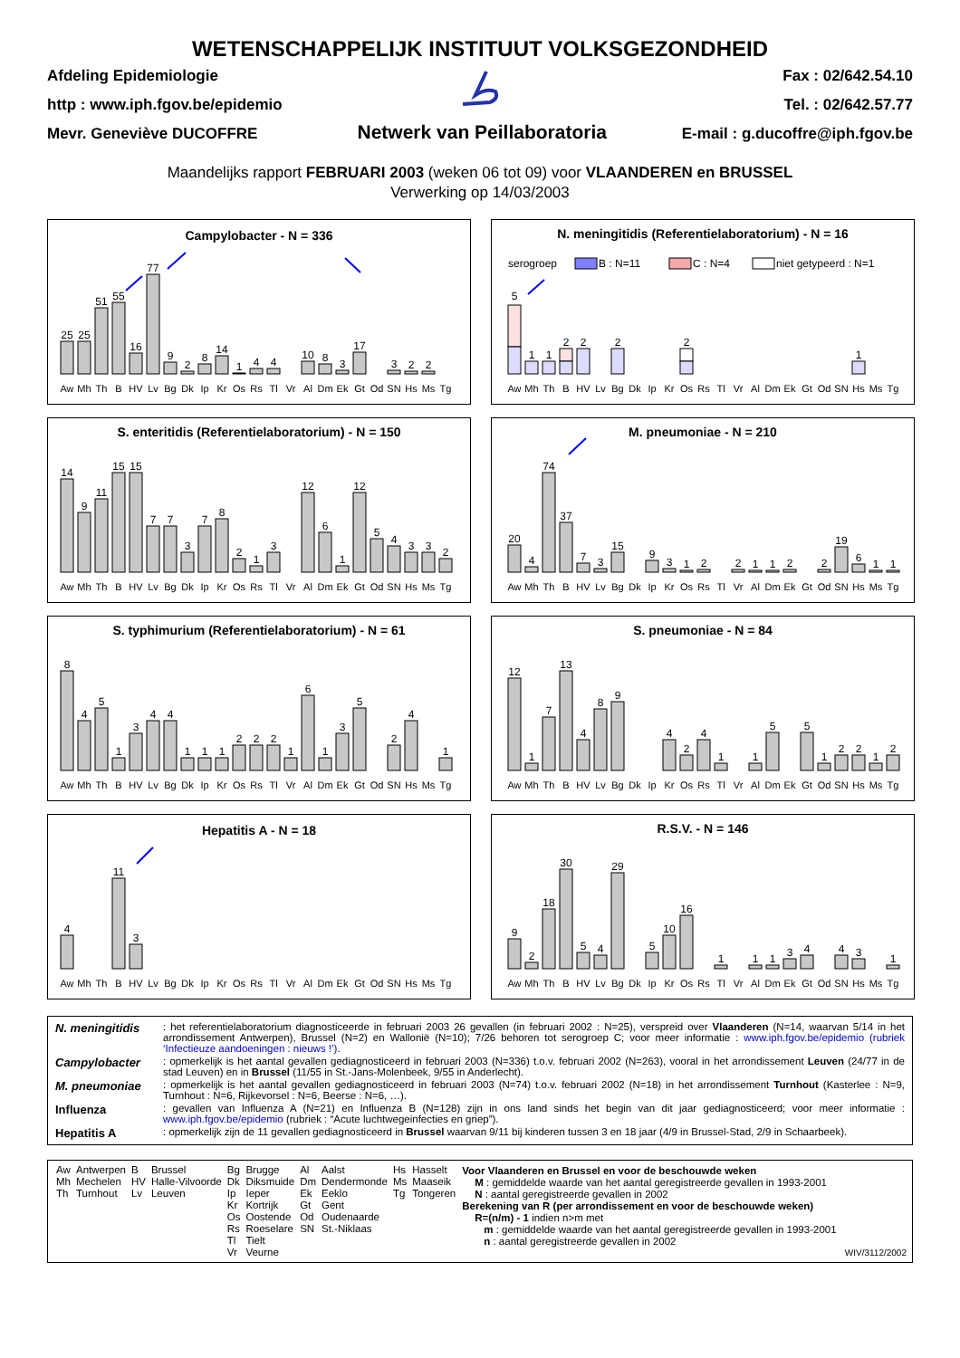WETENSCHAPPELIJK INSTITUUT VOLKSGEZONDHEID
Afdeling Epidemiologie
http : www.iph.fgov.be/epidemio
Mevr. Geneviève DUCOFFRE
Netwerk van Peillaboratoria
Fax : 02/642.54.10
Tel. : 02/642.57.77
E-mail : g.ducoffre@iph.fgov.be
Maandelijks rapport FEBRUARI 2003 (weken 06 tot 09) voor VLAANDEREN en BRUSSEL
Verwerking op 14/03/2003
Campylobacter - N = 336
25
25
51
55
16
77
9
2
8
14
1
4
4
10
8
3
17
3
2
2
Aw
Mh
Th
B
HV
Lv
Bg
Dk
Ip
Kr
Os
Rs
Tl
Vr
Al
Dm
Ek
Gt
Od
SN
Hs
Ms
Tg
N. meningitidis (Referentielaboratorium) - N = 16
serogroep
B : N=11
C : N=4
niet getypeerd : N=1
5
1
1
2
2
2
2
1
Aw
Mh
Th
B
HV
Lv
Bg
Dk
Ip
Kr
Os
Rs
Tl
Vr
Al
Dm
Ek
Gt
Od
SN
Hs
Ms
Tg
S. enteritidis (Referentielaboratorium) - N = 150
14
9
11
15
15
7
7
3
7
8
2
1
3
12
6
1
12
5
4
3
3
2
Aw
Mh
Th
B
HV
Lv
Bg
Dk
Ip
Kr
Os
Rs
Tl
Vr
Al
Dm
Ek
Gt
Od
SN
Hs
Ms
Tg
M. pneumoniae - N = 210
20
4
74
37
7
3
15
9
3
1
2
2
1
1
2
2
19
6
1
1
Aw
Mh
Th
B
HV
Lv
Bg
Dk
Ip
Kr
Os
Rs
Tl
Vr
Al
Dm
Ek
Gt
Od
SN
Hs
Ms
Tg
S. typhimurium (Referentielaboratorium) - N = 61
8
4
5
1
3
4
4
1
1
1
2
2
2
1
6
1
3
5
2
4
1
Aw
Mh
Th
B
HV
Lv
Bg
Dk
Ip
Kr
Os
Rs
Tl
Vr
Al
Dm
Ek
Gt
Od
SN
Hs
Ms
Tg
S. pneumoniae - N = 84
12
1
7
13
4
8
9
4
2
4
1
1
5
5
1
2
2
1
2
Aw
Mh
Th
B
HV
Lv
Bg
Dk
Ip
Kr
Os
Rs
Tl
Vr
Al
Dm
Ek
Gt
Od
SN
Hs
Ms
Tg
Hepatitis A - N = 18
4
11
3
Aw
Mh
Th
B
HV
Lv
Bg
Dk
Ip
Kr
Os
Rs
Tl
Vr
Al
Dm
Ek
Gt
Od
SN
Hs
Ms
Tg
R.S.V. - N = 146
9
2
18
30
5
4
29
5
10
16
1
1
1
3
4
4
3
1
Aw
Mh
Th
B
HV
Lv
Bg
Dk
Ip
Kr
Os
Rs
Tl
Vr
Al
Dm
Ek
Gt
Od
SN
Hs
Ms
Tg
| N. meningitidis | : het referentielaboratorium diagnosticeerde in februari 2003 26 gevallen (in februari 2002 : N=25), verspreid over Vlaanderen (N=14, waarvan 5/14 in het arrondissement Antwerpen), Brussel (N=2) en Wallonië (N=10); 7/26 behoren tot serogroep C; voor meer informatie : www.iph.fgov.be/epidemio (rubriek ‘Infectieuze aandoeningen : nieuws !’) . |
| Campylobacter | : opmerkelijk is het aantal gevallen gediagnosticeerd in februari 2003 (N=336) t.o.v. februari 2002 (N=263), vooral in het arrondissement Leuven (24/77 in de stad Leuven) en in Brussel (11/55 in St.-Jans-Molenbeek, 9/55 in Anderlecht). |
| M. pneumoniae | : opmerkelijk is het aantal gevallen gediagnosticeerd in februari 2003 (N=74) t.o.v. februari 2002 (N=18) in het arrondissement Turnhout (Kasterlee : N=9, Turnhout : N=6, Rijkevorsel : N=6, Beerse : N=6, …). |
| Influenza | : gevallen van Influenza A (N=21) en Influenza B (N=128) zijn in ons land sinds het begin van dit jaar gediagnosticeerd; voor meer informatie : www.iph.fgov.be/epidemio (rubriek : “Acute luchtwegeinfecties en griep”). |
| Hepatitis A | : opmerkelijk zijn de 11 gevallen gediagnosticeerd in Brussel waarvan 9/11 bij kinderen tussen 3 en 18 jaar (4/9 in Brussel-Stad, 2/9 in Schaarbeek). |
| Aw | Antwerpen | B | Brussel | Bg | Brugge | Al | Aalst | Hs | Hasselt |
| Mh | Mechelen | HV | Halle-Vilvoorde | Dk | Diksmuide | Dm | Dendermonde | Ms | Maaseik |
| Th | Turnhout | Lv | Leuven | Ip | Ieper | Ek | Eeklo | Tg | Tongeren |
| | | | | Kr | Kortrijk | Gt | Gent | | |
| | | | | Os | Oostende | Od | Oudenaarde | | |
| | | | | Rs | Roeselare | SN | St.-Niklaas | | |
| | | | | Tl | Tielt | | | | |
| | | | | Vr | Veurne | | | | |
Voor Vlaanderen en Brussel en voor de beschouwde weken
M : gemiddelde waarde van het aantal geregistreerde gevallen in 1993-2001
N : aantal geregistreerde gevallen in 2002
Berekening van R (per arrondissement en voor de beschouwde weken)
R=(n/m) - 1 indien n>m met
m : gemiddelde waarde van het aantal geregistreerde gevallen in 1993-2001
n : aantal geregistreerde gevallen in 2002
WIV/3112/2002